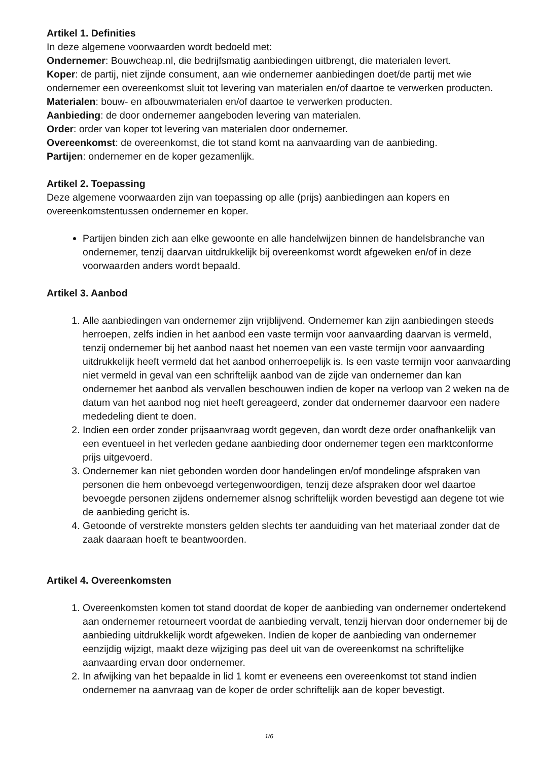Artikel 1. Definities
In deze algemene voorwaarden wordt bedoeld met:
Ondernemer: Bouwcheap.nl, die bedrijfsmatig aanbiedingen uitbrengt, die materialen levert.
Koper: de partij, niet zijnde consument, aan wie ondernemer aanbiedingen doet/de partij met wie ondernemer een overeenkomst sluit tot levering van materialen en/of daartoe te verwerken producten.
Materialen: bouw- en afbouwmaterialen en/of daartoe te verwerken producten.
Aanbieding: de door ondernemer aangeboden levering van materialen.
Order: order van koper tot levering van materialen door ondernemer.
Overeenkomst: de overeenkomst, die tot stand komt na aanvaarding van de aanbieding.
Partijen: ondernemer en de koper gezamenlijk.
Artikel 2. Toepassing
Deze algemene voorwaarden zijn van toepassing op alle (prijs) aanbiedingen aan kopers en overeenkomstentussen ondernemer en koper.
Partijen binden zich aan elke gewoonte en alle handelwijzen binnen de handelsbranche van ondernemer, tenzij daarvan uitdrukkelijk bij overeenkomst wordt afgeweken en/of in deze voorwaarden anders wordt bepaald.
Artikel 3. Aanbod
1. Alle aanbiedingen van ondernemer zijn vrijblijvend. Ondernemer kan zijn aanbiedingen steeds herroepen, zelfs indien in het aanbod een vaste termijn voor aanvaarding daarvan is vermeld, tenzij ondernemer bij het aanbod naast het noemen van een vaste termijn voor aanvaarding uitdrukkelijk heeft vermeld dat het aanbod onherroepelijk is. Is een vaste termijn voor aanvaarding niet vermeld in geval van een schriftelijk aanbod van de zijde van ondernemer dan kan ondernemer het aanbod als vervallen beschouwen indien de koper na verloop van 2 weken na de datum van het aanbod nog niet heeft gereageerd, zonder dat ondernemer daarvoor een nadere mededeling dient te doen.
2. Indien een order zonder prijsaanvraag wordt gegeven, dan wordt deze order onafhankelijk van een eventueel in het verleden gedane aanbieding door ondernemer tegen een marktconforme prijs uitgevoerd.
3. Ondernemer kan niet gebonden worden door handelingen en/of mondelinge afspraken van personen die hem onbevoegd vertegenwoordigen, tenzij deze afspraken door wel daartoe bevoegde personen zijdens ondernemer alsnog schriftelijk worden bevestigd aan degene tot wie de aanbieding gericht is.
4. Getoonde of verstrekte monsters gelden slechts ter aanduiding van het materiaal zonder dat de zaak daaraan hoeft te beantwoorden.
Artikel 4. Overeenkomsten
1. Overeenkomsten komen tot stand doordat de koper de aanbieding van ondernemer ondertekend aan ondernemer retourneert voordat de aanbieding vervalt, tenzij hiervan door ondernemer bij de aanbieding uitdrukkelijk wordt afgeweken. Indien de koper de aanbieding van ondernemer eenzijdig wijzigt, maakt deze wijziging pas deel uit van de overeenkomst na schriftelijke aanvaarding ervan door ondernemer.
2. In afwijking van het bepaalde in lid 1 komt er eveneens een overeenkomst tot stand indien ondernemer na aanvraag van de koper de order schriftelijk aan de koper bevestigt.
1/6